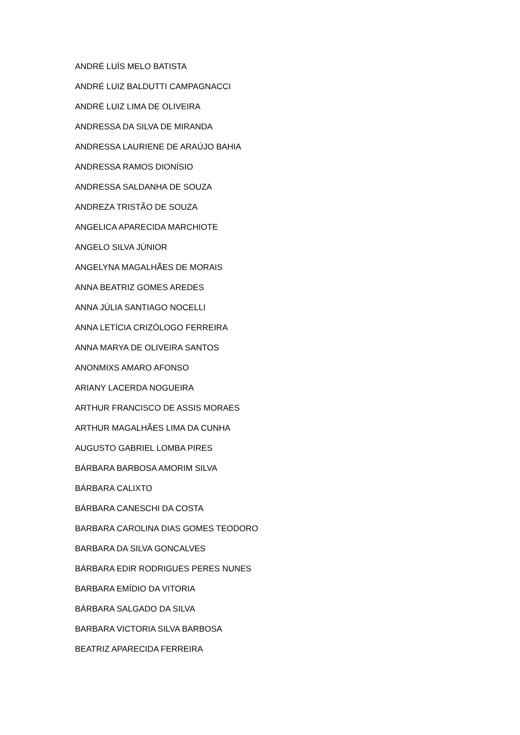ANDRÉ LUÍS MELO BATISTA
ANDRÉ LUIZ BALDUTTI CAMPAGNACCI
ANDRÉ LUIZ LIMA DE OLIVEIRA
ANDRESSA DA SILVA DE MIRANDA
ANDRESSA LAURIENE DE ARAÚJO BAHIA
ANDRESSA RAMOS DIONÍSIO
ANDRESSA SALDANHA DE SOUZA
ANDREZA TRISTÃO DE SOUZA
ANGELICA APARECIDA MARCHIOTE
ANGELO SILVA JÚNIOR
ANGELYNA MAGALHÃES DE MORAIS
ANNA BEATRIZ GOMES AREDES
ANNA JÚLIA SANTIAGO NOCELLI
ANNA LETÍCIA CRIZÓLOGO FERREIRA
ANNA MARYA DE OLIVEIRA SANTOS
ANONMIXS AMARO AFONSO
ARIANY LACERDA NOGUEIRA
ARTHUR FRANCISCO DE ASSIS MORAES
ARTHUR MAGALHÃES LIMA DA CUNHA
AUGUSTO GABRIEL LOMBA PIRES
BÁRBARA BARBOSA AMORIM SILVA
BÁRBARA CALIXTO
BÁRBARA CANESCHI DA COSTA
BARBARA CAROLINA DIAS GOMES TEODORO
BARBARA DA SILVA GONCALVES
BÁRBARA EDIR RODRIGUES PERES NUNES
BARBARA EMÍDIO DA VITORIA
BÁRBARA SALGADO DA SILVA
BARBARA VICTORIA SILVA BARBOSA
BEATRIZ APARECIDA FERREIRA